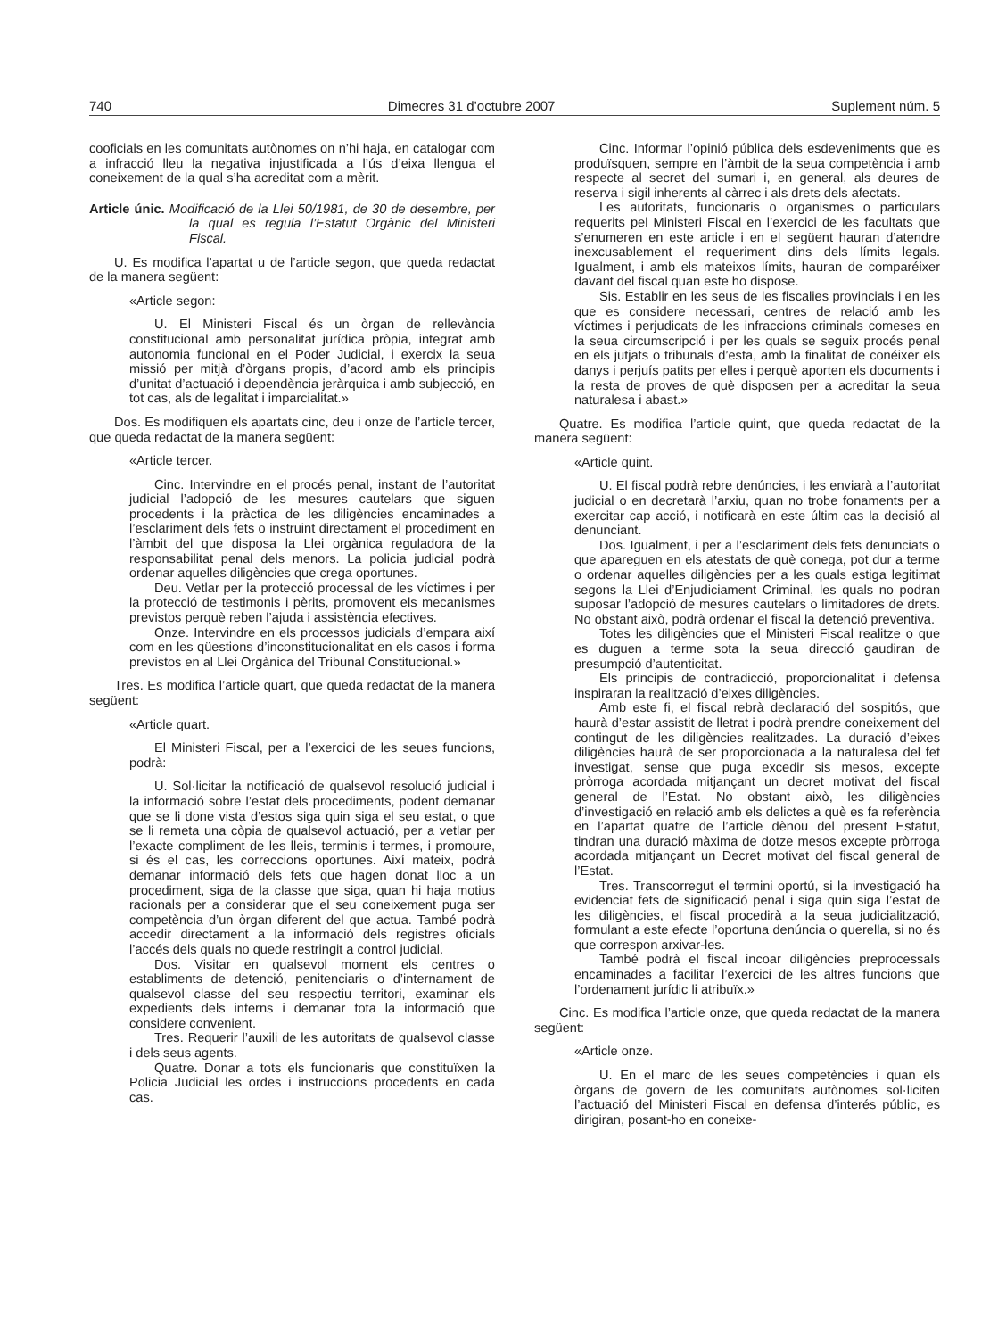740 Dimecres 31 d’octubre 2007 Suplement núm. 5
cooficials en les comunitats autònomes on n’hi haja, en catalogar com a infracció lleu la negativa injustificada a l’ús d’eixa llengua el coneixement de la qual s’ha acreditat com a mèrit.
Article únic. Modificació de la Llei 50/1981, de 30 de desembre, per la qual es regula l’Estatut Orgànic del Ministeri Fiscal.
U. Es modifica l’apartat u de l’article segon, que queda redactat de la manera següent:
«Article segon:
U. El Ministeri Fiscal és un òrgan de rellevància constitucional amb personalitat jurídica pròpia, integrat amb autonomia funcional en el Poder Judicial, i exercix la seua missió per mitjà d’òrgans propis, d’acord amb els principis d’unitat d’actuació i dependència jeràrquica i amb subjecció, en tot cas, als de legalitat i imparcialitat.»
Dos. Es modifiquen els apartats cinc, deu i onze de l’article tercer, que queda redactat de la manera següent:
«Article tercer.
Cinc. Intervindre en el procés penal, instant de l’autoritat judicial l’adopció de les mesures cautelars que siguen procedents i la pràctica de les diligències encaminades a l’esclariment dels fets o instruint directament el procediment en l’àmbit del que disposa la Llei orgànica reguladora de la responsabilitat penal dels menors. La policia judicial podrà ordenar aquelles diligències que cregа oportunes.
Deu. Vetlar per la protecció processal de les víctimes i per la protecció de testimonis i pèrits, promovent els mecanismes previstos perquè reben l’ajuda i assistència efectives.
Onze. Intervindre en els processos judicials d’empara així com en les qüestions d’inconstitucionalitat en els casos i forma previstos en al Llei Orgànica del Tribunal Constitucional.»
Tres. Es modifica l’article quart, que queda redactat de la manera següent:
«Article quart.
El Ministeri Fiscal, per a l’exercici de les seues funcions, podrà:
U. Sol·licitar la notificació de qualsevol resolució judicial i la informació sobre l’estat dels procediments, podent demanar que se li done vista d’estos siga quin siga el seu estat, o que se li remeta una còpia de qualsevol actuació, per a vetlar per l’exacte compliment de les lleis, terminis i termes, i promoure, si és el cas, les correccions oportunes. Així mateix, podrà demanar informació dels fets que hagen donat lloc a un procediment, siga de la classe que siga, quan hi haja motius racionals per a considerar que el seu coneixement puga ser competència d’un òrgan diferent del que actua. També podrà accedir directament a la informació dels registres oficials l’accés dels quals no quede restringit a control judicial.
Dos. Visitar en qualsevol moment els centres o establiments de detenció, penitenciaris o d’internament de qualsevol classe del seu respectiu territori, examinar els expedients dels interns i demanar tota la informació que considere convenient.
Tres. Requerir l’auxili de les autoritats de qualsevol classe i dels seus agents.
Quatre. Donar a tots els funcionaris que constituïxen la Policia Judicial les ordes i instruccions procedents en cada cas.
Cinc. Informar l’opinió pública dels esdeveniments que es produïsquen, sempre en l’àmbit de la seua competència i amb respecte al secret del sumari i, en general, als deures de reserva i sigil inherents al càrrec i als drets dels afectats.
Les autoritats, funcionaris o organismes o particulars requerits pel Ministeri Fiscal en l’exercici de les facultats que s’enumeren en este article i en el següent hauran d’atendre inexcusablement el requeriment dins dels límits legals. Igualment, i amb els mateixos límits, hauran de comparéixer davant del fiscal quan este ho dispose.
Sis. Establir en les seus de les fiscalies provincials i en les que es considere necessari, centres de relació amb les víctimes i perjudicats de les infraccions criminals comeses en la seua circumscripció i per les quals se seguix procés penal en els jutjats o tribunals d’esta, amb la finalitat de conéixer els danys i perjuís patits per elles i perquè aporten els documents i la resta de proves de què disposen per a acreditar la seua naturalesa i abast.»
Quatre. Es modifica l’article quint, que queda redactat de la manera següent:
«Article quint.
U. El fiscal podrà rebre denúncies, i les enviarà a l’autoritat judicial o en decretarà l’arxiu, quan no trobe fonaments per a exercitar cap acció, i notificarà en este últim cas la decisió al denunciant.
Dos. Igualment, i per a l’esclariment dels fets denunciats o que apareguen en els atestats de què conega, pot dur a terme o ordenar aquelles diligències per a les quals estiga legitimat segons la Llei d’Enjudiciament Criminal, les quals no podran suposar l’adopció de mesures cautelars o limitadores de drets. No obstant això, podrà ordenar el fiscal la detenció preventiva.
Totes les diligències que el Ministeri Fiscal realitze o que es duguen a terme sota la seua direcció gaudiran de presumpció d’autenticitat.
Els principis de contradicció, proporcionalitat i defensa inspiraran la realització d’eixes diligències.
Amb este fi, el fiscal rebrà declaració del sospitós, que haurà d’estar assistit de lletrat i podrà prendre coneixement del contingut de les diligències realitzades. La duració d’eixes diligències haurà de ser proporcionada a la naturalesa del fet investigat, sense que puga excedir sis mesos, excepte pròrroga acordada mitjançant un decret motivat del fiscal general de l’Estat. No obstant això, les diligències d’investigació en relació amb els delictes a què es fa referència en l’apartat quatre de l’article dènou del present Estatut, tindran una duració màxima de dotze mesos excepte pròrroga acordada mitjançant un Decret motivat del fiscal general de l’Estat.
Tres. Transcorregut el termini oportú, si la investigació ha evidenciat fets de significació penal i siga quin siga l’estat de les diligències, el fiscal procedirà a la seua judicialització, formulant a este efecte l’oportuna denúncia o querella, si no és que correspon arxivar-les.
També podrà el fiscal incoar diligències preprocessals encaminades a facilitar l’exercici de les altres funcions que l’ordenament jurídic li atribuïx.»
Cinc. Es modifica l’article onze, que queda redactat de la manera següent:
«Article onze.
U. En el marc de les seues competències i quan els òrgans de govern de les comunitats autònomes sol·liciten l’actuació del Ministeri Fiscal en defensa d’interés públic, es dirigiran, posant-ho en coneixe-